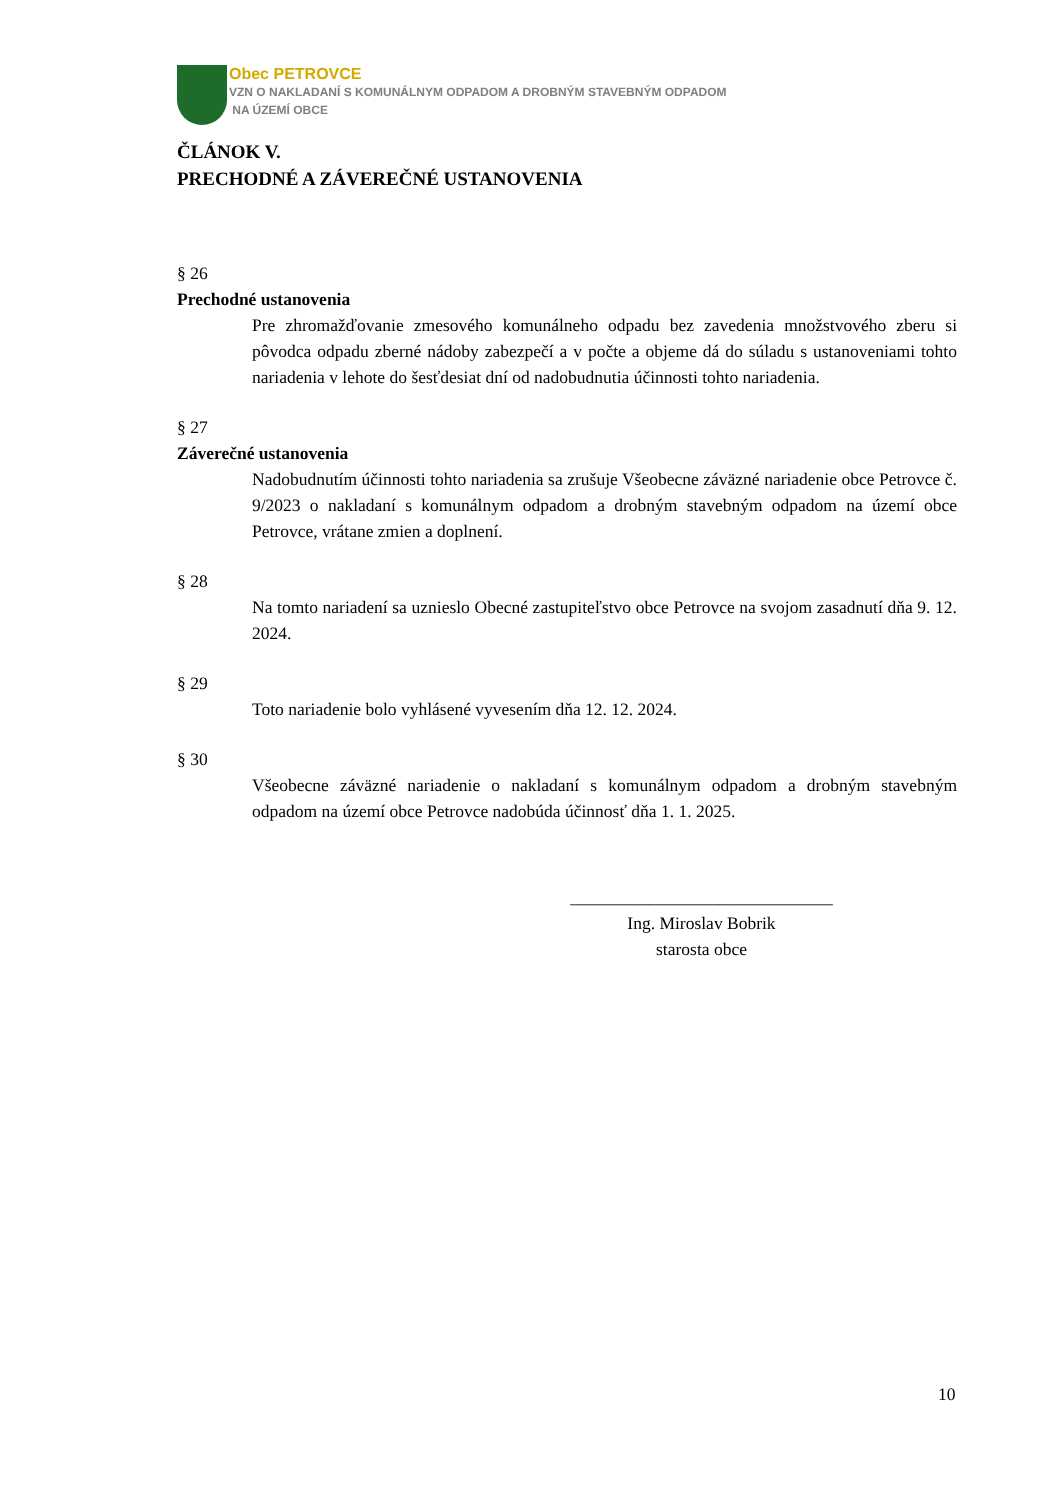Obec PETROVCE
VZN O NAKLADANÍ S KOMUNÁLNYM ODPADOM A DROBNÝM STAVEBNÝM ODPADOM
NA ÚZEMÍ OBCE
ČLÁNOK V.
PRECHODNÉ A ZÁVEREČNÉ USTANOVENIA
§ 26
Prechodné ustanovenia
Pre zhromažďovanie zmesového komunálneho odpadu bez zavedenia množstvového zberu si pôvodca odpadu zberné nádoby zabezpečí a v počte a objeme dá do súladu s ustanoveniami tohto nariadenia v lehote do šesťdesiat dní od nadobudnutia účinnosti tohto nariadenia.
§ 27
Záverečné ustanovenia
Nadobudnutím účinnosti tohto nariadenia sa zrušuje Všeobecne záväzné nariadenie obce Petrovce č. 9/2023 o nakladaní s komunálnym odpadom a drobným stavebným odpadom na území obce Petrovce, vrátane zmien a doplnení.
§ 28
Na tomto nariadení sa uznieslo Obecné zastupiteľstvo obce Petrovce na svojom zasadnutí dňa 9. 12. 2024.
§ 29
Toto nariadenie bolo vyhlásené vyvesením dňa 12. 12. 2024.
§ 30
Všeobecne záväzné nariadenie o nakladaní s komunálnym odpadom a drobným stavebným odpadom na území obce Petrovce nadobúda účinnosť dňa 1. 1. 2025.
______________________________
Ing. Miroslav Bobrik
starosta obce
10